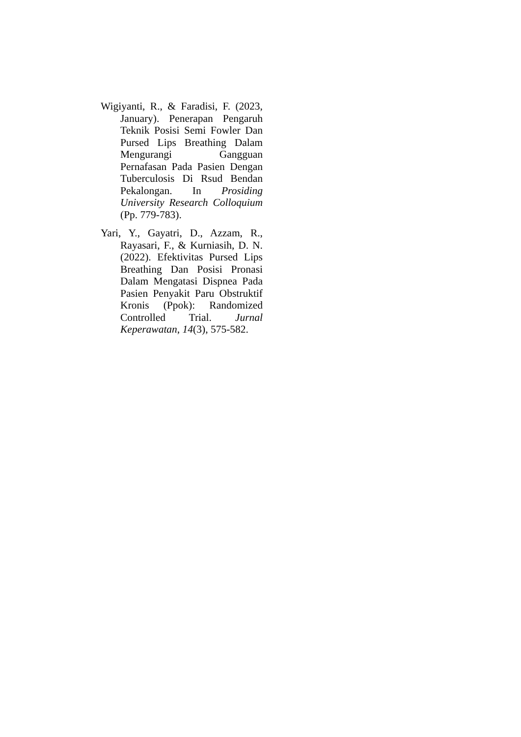Wigiyanti, R., & Faradisi, F. (2023, January). Penerapan Pengaruh Teknik Posisi Semi Fowler Dan Pursed Lips Breathing Dalam Mengurangi Gangguan Pernafasan Pada Pasien Dengan Tuberculosis Di Rsud Bendan Pekalongan. In Prosiding University Research Colloquium (Pp. 779-783).
Yari, Y., Gayatri, D., Azzam, R., Rayasari, F., & Kurniasih, D. N. (2022). Efektivitas Pursed Lips Breathing Dan Posisi Pronasi Dalam Mengatasi Dispnea Pada Pasien Penyakit Paru Obstruktif Kronis (Ppok): Randomized Controlled Trial. Jurnal Keperawatan, 14(3), 575-582.